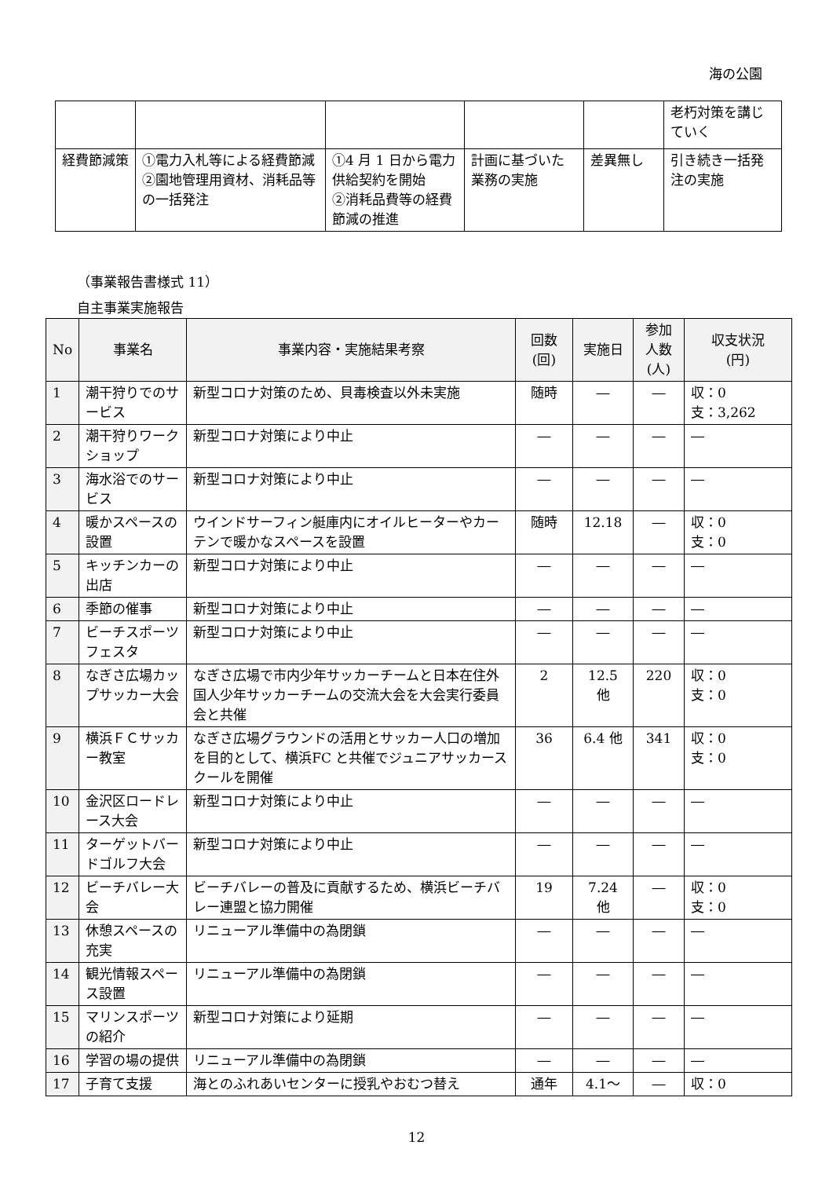海の公園
| | | | | | 老朽対策を講じていく |
| 経費節減策 | ①電力入札等による経費節減 ②園地管理用資材、消耗品等の一括発注 | ①4 月 1 日から電力供給契約を開始 ②消耗品費等の経費節減の推進 | 計画に基づいた業務の実施 | 差異無し | 引き続き一括発注の実施 |
（事業報告書様式 11）
自主事業実施報告
| No | 事業名 | 事業内容・実施結果考察 | 回数 (回) | 実施日 | 参加 人数 (人) | 収支状況 (円) |
| --- | --- | --- | --- | --- | --- | --- |
| 1 | 潮干狩りでのサービス | 新型コロナ対策のため、貝毒検査以外未実施 | 随時 | ― | ― | 収：0 支：3,262 |
| 2 | 潮干狩りワークショップ | 新型コロナ対策により中止 | ― | ― | ― | ― |
| 3 | 海水浴でのサービス | 新型コロナ対策により中止 | ― | ― | ― | ― |
| 4 | 暖かスペースの設置 | ウインドサーフィン艇庫内にオイルヒーターやカーテンで暖かなスペースを設置 | 随時 | 12.18 | ― | 収：0 支：0 |
| 5 | キッチンカーの出店 | 新型コロナ対策により中止 | ― | ― | ― | ― |
| 6 | 季節の催事 | 新型コロナ対策により中止 | ― | ― | ― | ― |
| 7 | ビーチスポーツフェスタ | 新型コロナ対策により中止 | ― | ― | ― | ― |
| 8 | なぎさ広場カップサッカー大会 | なぎさ広場で市内少年サッカーチームと日本在住外国人少年サッカーチームの交流大会を大会実行委員会と共催 | 2 | 12.5 他 | 220 | 収：0 支：0 |
| 9 | 横浜ＦＣサッカー教室 | なぎさ広場グラウンドの活用とサッカー人口の増加を目的として、横浜FC と共催でジュニアサッカースクールを開催 | 36 | 6.4 他 | 341 | 収：0 支：0 |
| 10 | 金沢区ロードレース大会 | 新型コロナ対策により中止 | ― | ― | ― | ― |
| 11 | ターゲットバードゴルフ大会 | 新型コロナ対策により中止 | ― | ― | ― | ― |
| 12 | ビーチバレー大会 | ビーチバレーの普及に貢献するため、横浜ビーチバレー連盟と協力開催 | 19 | 7.24 他 | ― | 収：0 支：0 |
| 13 | 休憩スペースの充実 | リニューアル準備中の為閉鎖 | ― | ― | ― | ― |
| 14 | 観光情報スペース設置 | リニューアル準備中の為閉鎖 | ― | ― | ― | ― |
| 15 | マリンスポーツの紹介 | 新型コロナ対策により延期 | ― | ― | ― | ― |
| 16 | 学習の場の提供 | リニューアル準備中の為閉鎖 | ― | ― | ― | ― |
| 17 | 子育て支援 | 海とのふれあいセンターに授乳やおむつ替え | 通年 | 4.1～ | ― | 収：0 |
12